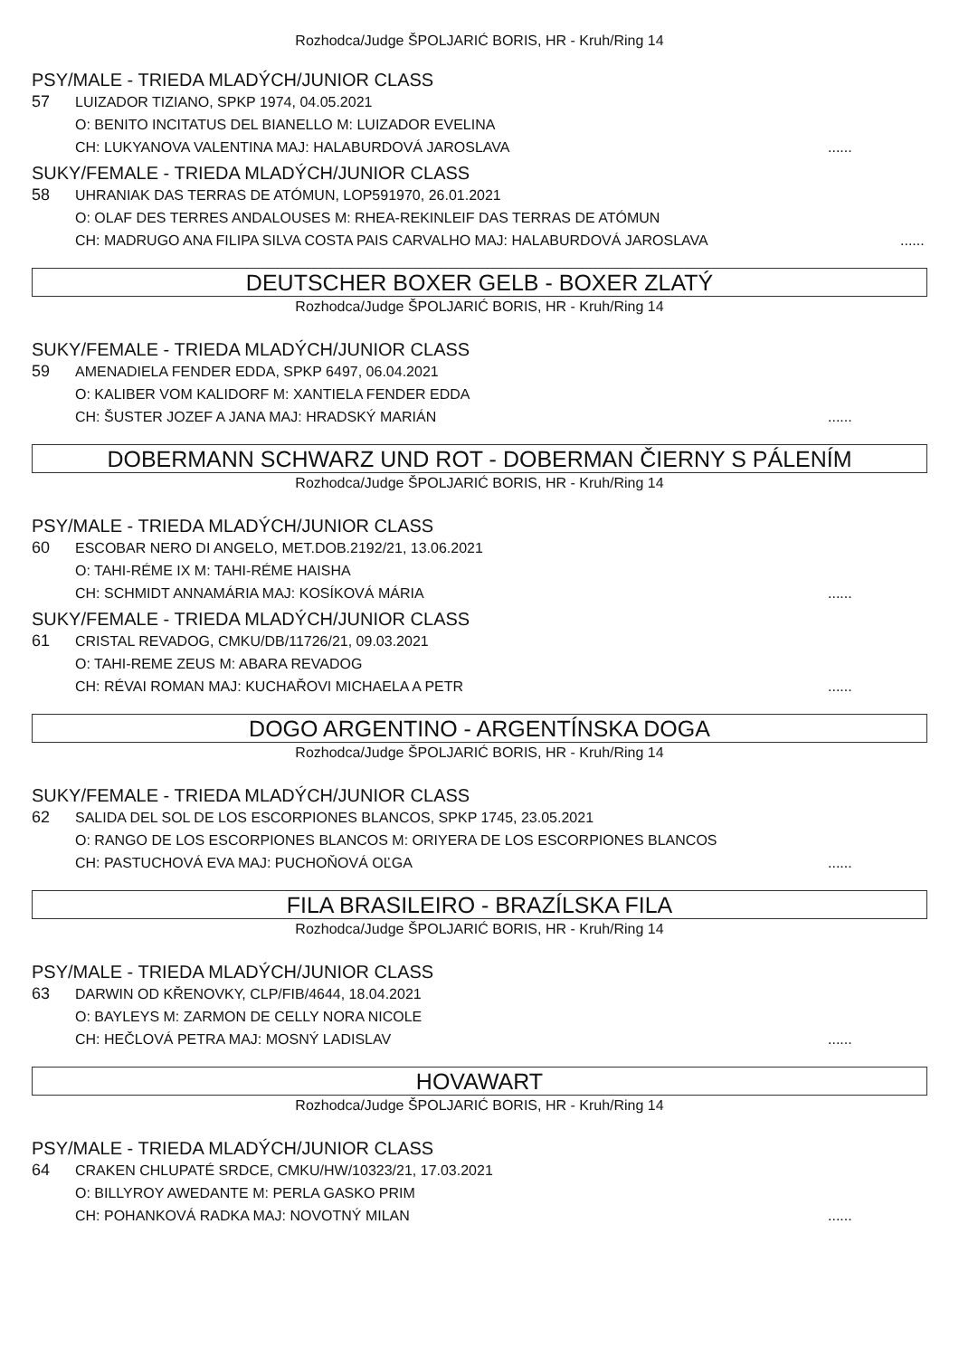Rozhodca/Judge ŠPOLJARIĆ BORIS, HR - Kruh/Ring 14
PSY/MALE - TRIEDA MLADÝCH/JUNIOR CLASS
57
LUIZADOR TIZIANO, SPKP 1974, 04.05.2021
O: BENITO INCITATUS DEL BIANELLO M: LUIZADOR EVELINA
CH: LUKYANOVA VALENTINA MAJ: HALABURDOVÁ JAROSLAVA......
SUKY/FEMALE - TRIEDA MLADÝCH/JUNIOR CLASS
58
UHRANIAK DAS TERRAS DE ATÓMUN, LOP591970, 26.01.2021
O: OLAF DES TERRES ANDALOUSES M: RHEA-REKINLEIF DAS TERRAS DE ATÓMUN
CH: MADRUGO ANA FILIPA SILVA COSTA PAIS CARVALHO MAJ: HALABURDOVÁ JAROSLAVA......
DEUTSCHER BOXER GELB - BOXER ZLATÝ
Rozhodca/Judge ŠPOLJARIĆ BORIS, HR - Kruh/Ring 14
SUKY/FEMALE - TRIEDA MLADÝCH/JUNIOR CLASS
59
AMENADIELA FENDER EDDA, SPKP 6497, 06.04.2021
O: KALIBER VOM KALIDORF M: XANTIELA FENDER EDDA
CH: ŠUSTER JOZEF A JANA MAJ: HRADSKÝ MARIÁN......
DOBERMANN SCHWARZ UND ROT - DOBERMAN ČIERNY S PÁLENÍM
Rozhodca/Judge ŠPOLJARIĆ BORIS, HR - Kruh/Ring 14
PSY/MALE - TRIEDA MLADÝCH/JUNIOR CLASS
60
ESCOBAR NERO DI ANGELO, MET.DOB.2192/21, 13.06.2021
O: TAHI-RÉME IX M: TAHI-RÉME HAISHA
CH: SCHMIDT ANNAMÁRIA MAJ: KOSÍKOVÁ MÁRIA......
SUKY/FEMALE - TRIEDA MLADÝCH/JUNIOR CLASS
61
CRISTAL REVADOG, CMKU/DB/11726/21, 09.03.2021
O: TAHI-REME ZEUS M: ABARA REVADOG
CH: RÉVAI ROMAN MAJ: KUCHAŘOVI MICHAELA A PETR......
DOGO ARGENTINO - ARGENTÍNSKA DOGA
Rozhodca/Judge ŠPOLJARIĆ BORIS, HR - Kruh/Ring 14
SUKY/FEMALE - TRIEDA MLADÝCH/JUNIOR CLASS
62
SALIDA DEL SOL DE LOS ESCORPIONES BLANCOS, SPKP 1745, 23.05.2021
O: RANGO DE LOS ESCORPIONES BLANCOS M: ORIYERA DE LOS ESCORPIONES BLANCOS
CH: PASTUCHOVÁ EVA MAJ: PUCHOŇOVÁ OĽGA......
FILA BRASILEIRO - BRAZÍLSKA FILA
Rozhodca/Judge ŠPOLJARIĆ BORIS, HR - Kruh/Ring 14
PSY/MALE - TRIEDA MLADÝCH/JUNIOR CLASS
63
DARWIN OD KŘENOVKY, CLP/FIB/4644, 18.04.2021
O: BAYLEYS M: ZARMON DE CELLY NORA NICOLE
CH: HEČLOVÁ PETRA MAJ: MOSNÝ LADISLAV......
HOVAWART
Rozhodca/Judge ŠPOLJARIĆ BORIS, HR - Kruh/Ring 14
PSY/MALE - TRIEDA MLADÝCH/JUNIOR CLASS
64
CRAKEN CHLUPATÉ SRDCE, CMKU/HW/10323/21, 17.03.2021
O: BILLYROY AWEDANTE M: PERLA GASKO PRIM
CH: POHANKOVÁ RADKA MAJ: NOVOTNÝ MILAN......